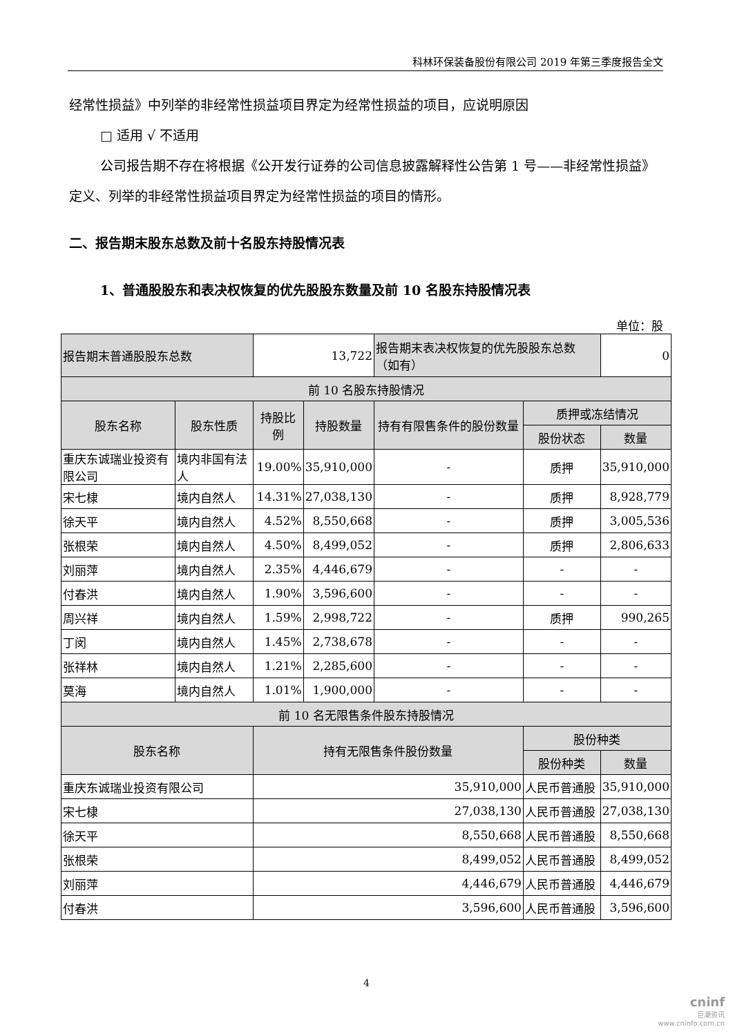科林环保装备股份有限公司 2019 年第三季度报告全文
经常性损益》中列举的非经常性损益项目界定为经常性损益的项目，应说明原因
□ 适用 √ 不适用
公司报告期不存在将根据《公开发行证券的公司信息披露解释性公告第 1 号——非经常性损益》定义、列举的非经常性损益项目界定为经常性损益的项目的情形。
二、报告期末股东总数及前十名股东持股情况表
1、普通股股东和表决权恢复的优先股股东数量及前 10 名股东持股情况表
单位：股
| 报告期末普通股股东总数 | | 13,722 | | 报告期末表决权恢复的优先股股东总数（如有） | | 0 |
| 前 10 名股东持股情况 | | | | | | |
| 股东名称 | 股东性质 | 持股比例 | 持股数量 | 持有有限售条件的股份数量 | 质押或冻结情况 | |
| | | | | | 股份状态 | 数量 |
| 重庆东诚瑞业投资有限公司 | 境内非国有法人 | 19.00% | 35,910,000 | - | 质押 | 35,910,000 |
| 宋七棣 | 境内自然人 | 14.31% | 27,038,130 | - | 质押 | 8,928,779 |
| 徐天平 | 境内自然人 | 4.52% | 8,550,668 | - | 质押 | 3,005,536 |
| 张根荣 | 境内自然人 | 4.50% | 8,499,052 | - | 质押 | 2,806,633 |
| 刘丽萍 | 境内自然人 | 2.35% | 4,446,679 | - | - | - |
| 付春洪 | 境内自然人 | 1.90% | 3,596,600 | - | - | - |
| 周兴祥 | 境内自然人 | 1.59% | 2,998,722 | - | 质押 | 990,265 |
| 丁闵 | 境内自然人 | 1.45% | 2,738,678 | - | - | - |
| 张祥林 | 境内自然人 | 1.21% | 2,285,600 | - | - | - |
| 莫海 | 境内自然人 | 1.01% | 1,900,000 | - | - | - |
| 前 10 名无限售条件股东持股情况 | | | | | | |
| 股东名称 | | 持有无限售条件股份数量 | | | 股份种类 | |
| | | | | | 股份种类 | 数量 |
| 重庆东诚瑞业投资有限公司 | | 35,910,000 | | | 人民币普通股 | 35,910,000 |
| 宋七棣 | | 27,038,130 | | | 人民币普通股 | 27,038,130 |
| 徐天平 | | 8,550,668 | | | 人民币普通股 | 8,550,668 |
| 张根荣 | | 8,499,052 | | | 人民币普通股 | 8,499,052 |
| 刘丽萍 | | 4,446,679 | | | 人民币普通股 | 4,446,679 |
| 付春洪 | | 3,596,600 | | | 人民币普通股 | 3,596,600 |
4
cninf
巨潮资讯
www.cninfo.com.cn